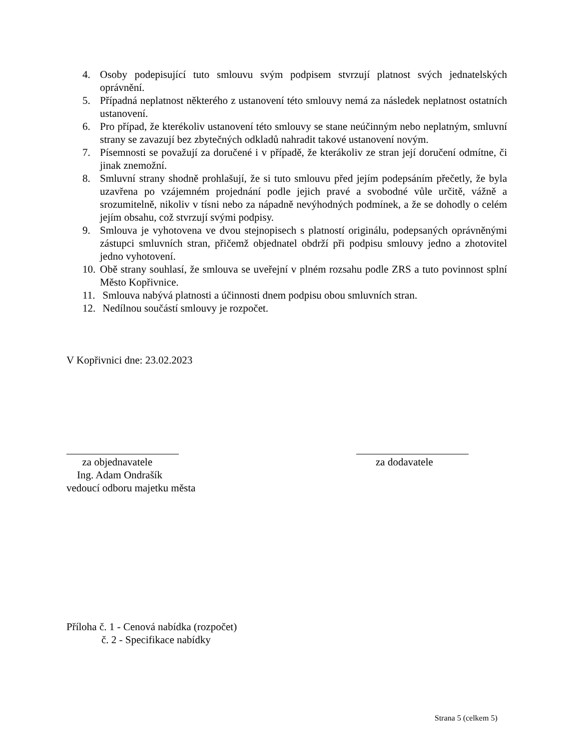4. Osoby podepisující tuto smlouvu svým podpisem stvrzují platnost svých jednatelských oprávnění.
5. Případná neplatnost některého z ustanovení této smlouvy nemá za následek neplatnost ostatních ustanovení.
6. Pro případ, že kterékoliv ustanovení této smlouvy se stane neúčinným nebo neplatným, smluvní strany se zavazují bez zbytečných odkladů nahradit takové ustanovení novým.
7. Písemnosti se považují za doručené i v případě, že kterákoliv ze stran její doručení odmítne, či jinak znemožní.
8. Smluvní strany shodně prohlašují, že si tuto smlouvu před jejím podepsáním přečetly, že byla uzavřena po vzájemném projednání podle jejich pravé a svobodné vůle určitě, vážně a srozumitelně, nikoliv v tísni nebo za nápadně nevýhodných podmínek, a že se dohodly o celém jejím obsahu, což stvrzují svými podpisy.
9. Smlouva je vyhotovena ve dvou stejnopisech s platností originálu, podepsaných oprávněnými zástupci smluvních stran, přičemž objednatel obdrží při podpisu smlouvy jedno a zhotovitel jedno vyhotovení.
10. Obě strany souhlasí, že smlouva se uveřejní v plném rozsahu podle ZRS a tuto povinnost splní Město Kopřivnice.
11. Smlouva nabývá platnosti a účinnosti dnem podpisu obou smluvních stran.
12. Nedílnou součástí smlouvy je rozpočet.
V Kopřivnici dne: 23.02.2023
za objednavatele
Ing. Adam Ondrašík
vedoucí odboru majetku města
za dodavatele
Příloha č. 1 - Cenová nabídka (rozpočet)
č. 2 - Specifikace nabídky
Strana 5 (celkem 5)